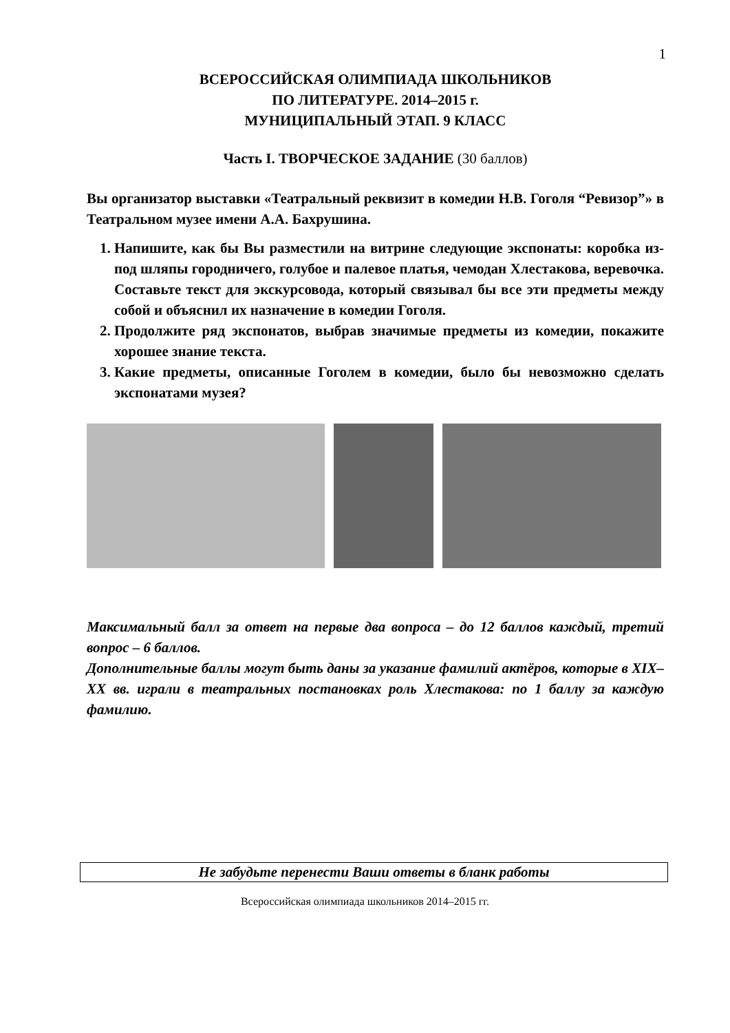1
ВСЕРОССИЙСКАЯ ОЛИМПИАДА ШКОЛЬНИКОВ
ПО ЛИТЕРАТУРЕ. 2014–2015 г.
МУНИЦИПАЛЬНЫЙ ЭТАП. 9 КЛАСС
Часть I. ТВОРЧЕСКОЕ ЗАДАНИЕ (30 баллов)
Вы организатор выставки «Театральный реквизит в комедии Н.В. Гоголя “Ревизор”» в Театральном музее имени А.А. Бахрушина.
1. Напишите, как бы Вы разместили на витрине следующие экспонаты: коробка из-под шляпы городничего, голубое и палевое платья, чемодан Хлестакова, веревочка. Составьте текст для экскурсовода, который связывал бы все эти предметы между собой и объяснил их назначение в комедии Гоголя.
2. Продолжите ряд экспонатов, выбрав значимые предметы из комедии, покажите хорошее знание текста.
3. Какие предметы, описанные Гоголем в комедии, было бы невозможно сделать экспонатами музея?
Максимальный балл за ответ на первые два вопроса – до 12 баллов каждый, третий вопрос – 6 баллов.
Дополнительные баллы могут быть даны за указание фамилий актёров, которые в XIX–XX вв. играли в театральных постановках роль Хлестакова: по 1 баллу за каждую фамилию.
Не забудьте перенести Ваши ответы в бланк работы
Всероссийская олимпиада школьников 2014–2015 гг.